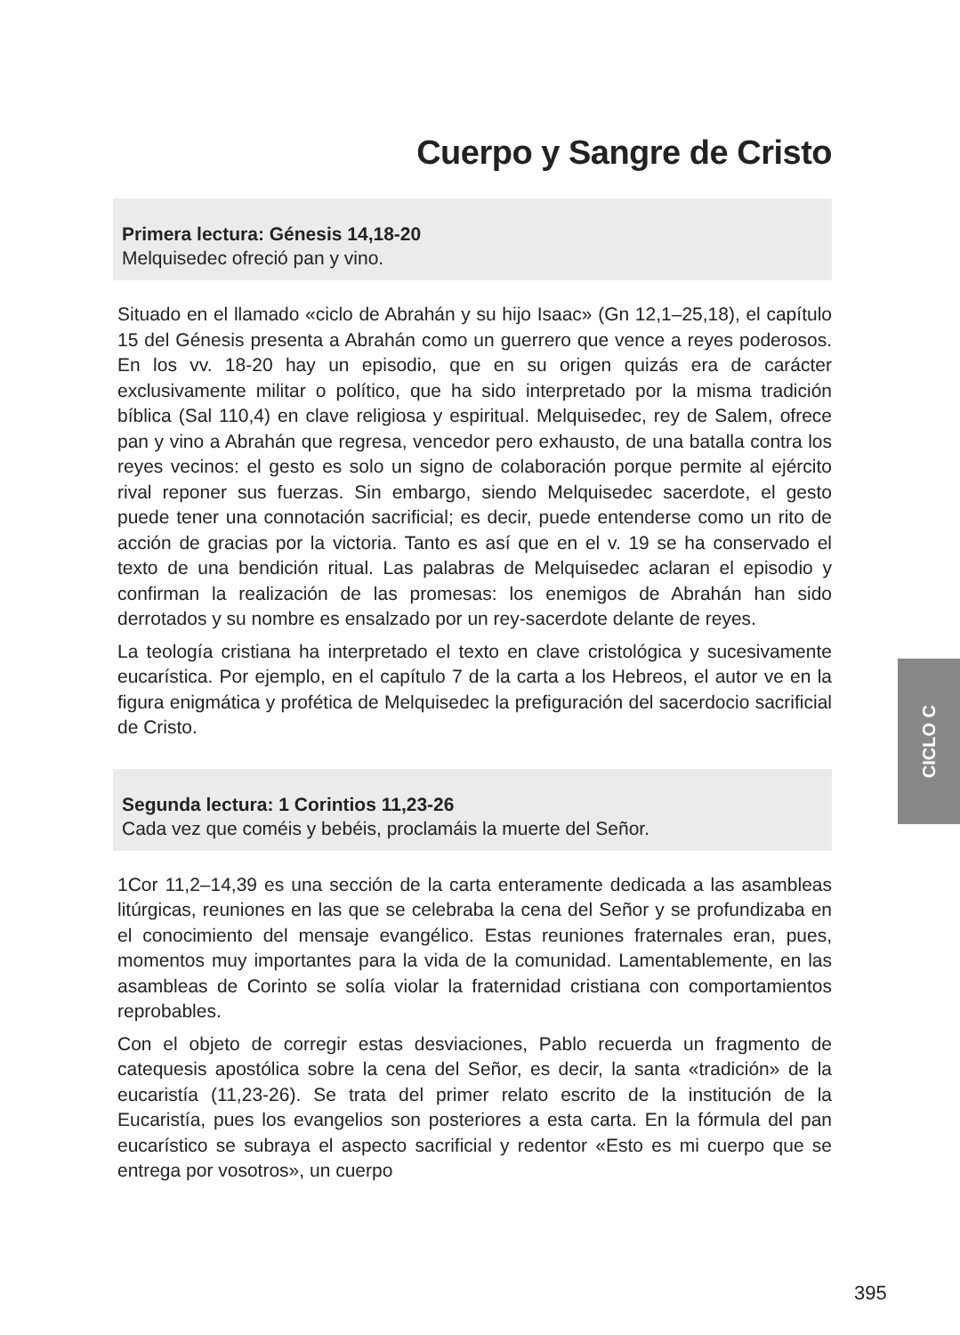Cuerpo y Sangre de Cristo
Primera lectura: Génesis 14,18-20
Melquisedec ofreció pan y vino.
Situado en el llamado «ciclo de Abrahán y su hijo Isaac» (Gn 12,1–25,18), el capítulo 15 del Génesis presenta a Abrahán como un guerrero que vence a reyes poderosos. En los vv. 18-20 hay un episodio, que en su origen quizás era de carácter exclusivamente militar o político, que ha sido interpretado por la misma tradición bíblica (Sal 110,4) en clave religiosa y espiritual. Melquisedec, rey de Salem, ofrece pan y vino a Abrahán que regresa, vencedor pero exhausto, de una batalla contra los reyes vecinos: el gesto es solo un signo de colaboración porque permite al ejército rival reponer sus fuerzas. Sin embargo, siendo Melquisedec sacerdote, el gesto puede tener una connotación sacrificial; es decir, puede entenderse como un rito de acción de gracias por la victoria. Tanto es así que en el v. 19 se ha conservado el texto de una bendición ritual. Las palabras de Melquisedec aclaran el episodio y confirman la realización de las promesas: los enemigos de Abrahán han sido derrotados y su nombre es ensalzado por un rey-sacerdote delante de reyes.
La teología cristiana ha interpretado el texto en clave cristológica y sucesivamente eucarística. Por ejemplo, en el capítulo 7 de la carta a los Hebreos, el autor ve en la figura enigmática y profética de Melquisedec la prefiguración del sacerdocio sacrificial de Cristo.
Segunda lectura: 1 Corintios 11,23-26
Cada vez que coméis y bebéis, proclamáis la muerte del Señor.
1Cor 11,2–14,39 es una sección de la carta enteramente dedicada a las asambleas litúrgicas, reuniones en las que se celebraba la cena del Señor y se profundizaba en el conocimiento del mensaje evangélico. Estas reuniones fraternales eran, pues, momentos muy importantes para la vida de la comunidad. Lamentablemente, en las asambleas de Corinto se solía violar la fraternidad cristiana con comportamientos reprobables.
Con el objeto de corregir estas desviaciones, Pablo recuerda un fragmento de catequesis apostólica sobre la cena del Señor, es decir, la santa «tradición» de la eucaristía (11,23-26). Se trata del primer relato escrito de la institución de la Eucaristía, pues los evangelios son posteriores a esta carta. En la fórmula del pan eucarístico se subraya el aspecto sacrificial y redentor «Esto es mi cuerpo que se entrega por vosotros», un cuerpo
CICLO C
395